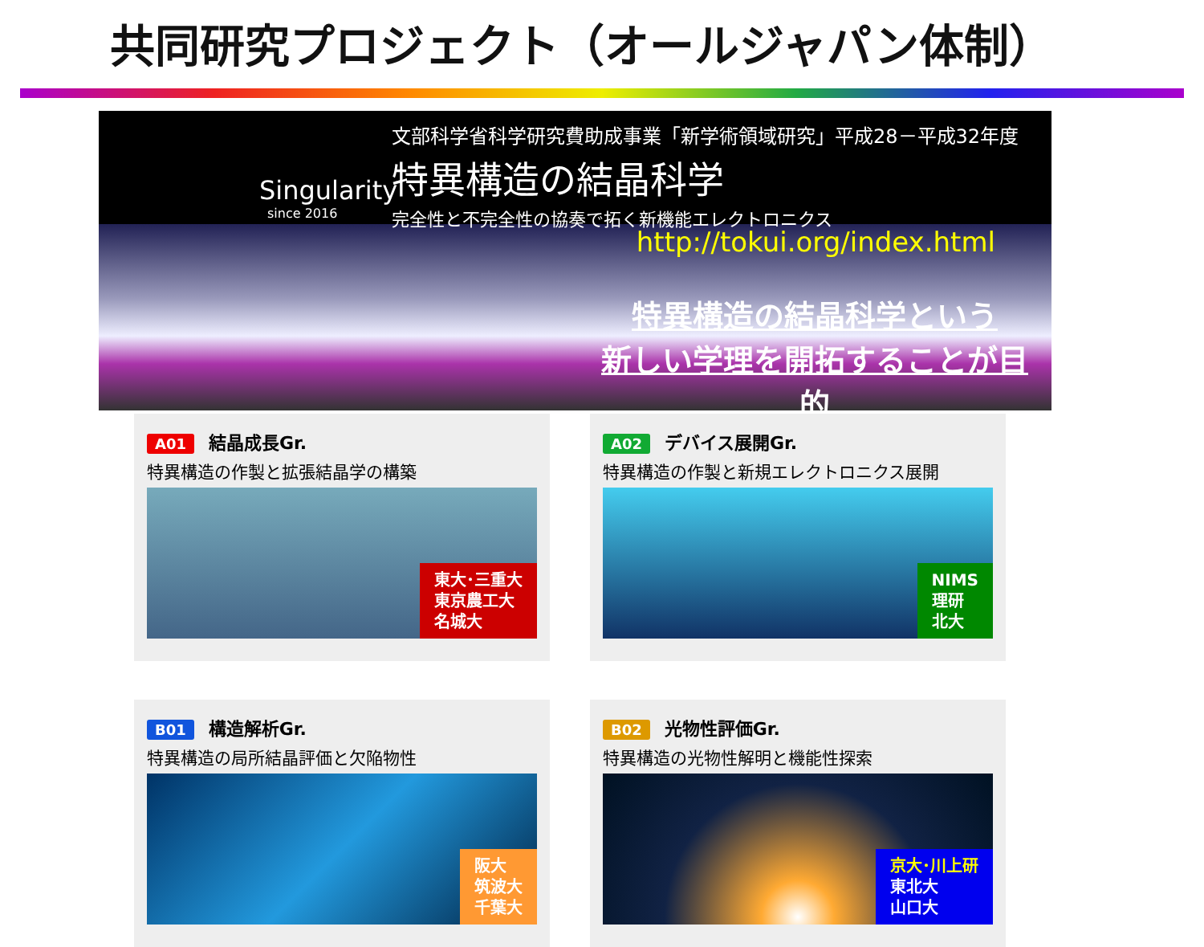共同研究プロジェクト（オールジャパン体制）
Singularity
since 2016
文部科学省科学研究費助成事業「新学術領域研究」平成28－平成32年度
特異構造の結晶科学
完全性と不完全性の協奏で拓く新機能エレクトロニクス
http://tokui.org/index.html
特異構造の結晶科学という
新しい学理を開拓することが目的
A01 結晶成長Gr.
特異構造の作製と拡張結晶学の構築
東大･三重大
東京農工大
名城大
A02 デバイス展開Gr.
特異構造の作製と新規エレクトロニクス展開
NIMS
理研
北大
B01 構造解析Gr.
特異構造の局所結晶評価と欠陥物性
阪大
筑波大
千葉大
B02 光物性評価Gr.
特異構造の光物性解明と機能性探索
京大･川上研
東北大
山口大